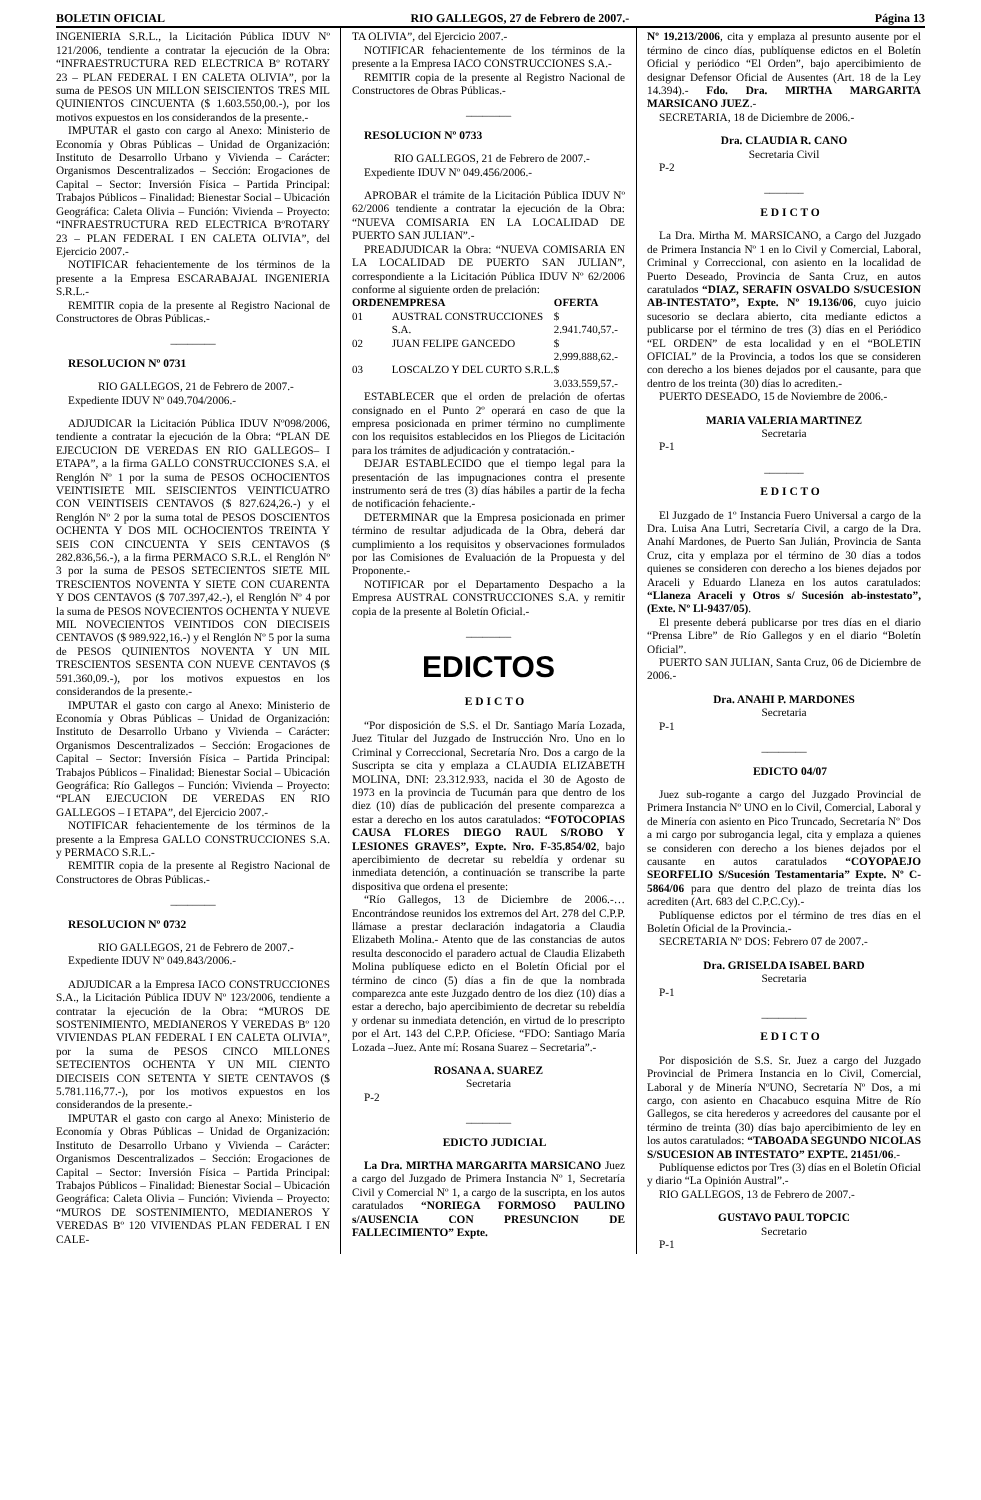BOLETIN OFICIAL RIO GALLEGOS, 27 de Febrero de 2007.- Página 13
INGENIERIA S.R.L., la Licitación Pública IDUV Nº 121/2006, tendiente a contratar la ejecución de la Obra: “INFRAESTRUCTURA RED ELECTRICA Bº ROTARY 23 – PLAN FEDERAL I EN CALETA OLIVIA”, por la suma de PESOS UN MILLON SEISCIENTOS TRES MIL QUINIENTOS CINCUENTA ($ 1.603.550,00.-), por los motivos expuestos en los considerandos de la presente.-
IMPUTAR el gasto con cargo al Anexo: Ministerio de Economía y Obras Públicas – Unidad de Organización: Instituto de Desarrollo Urbano y Vivienda – Carácter: Organismos Descentralizados – Sección: Erogaciones de Capital – Sector: Inversión Física – Partida Principal: Trabajos Públicos – Finalidad: Bienestar Social – Ubicación Geográfica: Caleta Olivia – Función: Vivienda – Proyecto: “INFRAESTRUCTURA RED ELECTRICA BºROTARY 23 – PLAN FEDERAL I EN CALETA OLIVIA”, del Ejercicio 2007.-
NOTIFICAR fehacientemente de los términos de la presente a la Empresa ESCARABAJAL INGENIERIA S.R.L.-
REMITIR copia de la presente al Registro Nacional de Constructores de Obras Públicas.-
________
RESOLUCION Nº 0731
RIO GALLEGOS, 21 de Febrero de 2007.-
Expediente IDUV Nº 049.704/2006.-
ADJUDICAR la Licitación Pública IDUV Nº098/2006, tendiente a contratar la ejecución de la Obra: “PLAN DE EJECUCION DE VEREDAS EN RIO GALLEGOS– I ETAPA”, a la firma GALLO CONSTRUCCIONES S.A. el Renglón Nº 1 por la suma de PESOS OCHOCIENTOS VEINTISIETE MIL SEISCIENTOS VEINTICUATRO CON VEINTISEIS CENTAVOS ($ 827.624,26.-) y el Renglón Nº 2 por la suma total de PESOS DOSCIENTOS OCHENTA Y DOS MIL OCHOCIENTOS TREINTA Y SEIS CON CINCUENTA Y SEIS CENTAVOS ($ 282.836,56.-), a la firma PERMACO S.R.L. el Renglón Nº 3 por la suma de PESOS SETECIENTOS SIETE MIL TRESCIENTOS NOVENTA Y SIETE CON CUARENTA Y DOS CENTAVOS ($ 707.397,42.-), el Renglón Nº 4 por la suma de PESOS NOVECIENTOS OCHENTA Y NUEVE MIL NOVECIENTOS VEINTIDOS CON DIECISEIS CENTAVOS ($ 989.922,16.-) y el Renglón Nº 5 por la suma de PESOS QUINIENTOS NOVENTA Y UN MIL TRESCIENTOS SESENTA CON NUEVE CENTAVOS ($ 591.360,09.-), por los motivos expuestos en los considerandos de la presente.-
IMPUTAR el gasto con cargo al Anexo: Ministerio de Economía y Obras Públicas – Unidad de Organización: Instituto de Desarrollo Urbano y Vivienda – Carácter: Organismos Descentralizados – Sección: Erogaciones de Capital – Sector: Inversión Física – Partida Principal: Trabajos Públicos – Finalidad: Bienestar Social – Ubicación Geográfica: Río Gallegos – Función: Vivienda – Proyecto: “PLAN EJECUCION DE VEREDAS EN RIO GALLEGOS – I ETAPA”, del Ejercicio 2007.-
NOTIFICAR fehacientemente de los términos de la presente a la Empresa GALLO CONSTRUCCIONES S.A. y PERMACO S.R.L.-
REMITIR copia de la presente al Registro Nacional de Constructores de Obras Públicas.-
________
RESOLUCION Nº 0732
RIO GALLEGOS, 21 de Febrero de 2007.-
Expediente IDUV Nº 049.843/2006.-
ADJUDICAR a la Empresa IACO CONSTRUCCIONES S.A., la Licitación Pública IDUV Nº 123/2006, tendiente a contratar la ejecución de la Obra: “MUROS DE SOSTENIMIENTO, MEDIANEROS Y VEREDAS Bº 120 VIVIENDAS PLAN FEDERAL I EN CALETA OLIVIA”, por la suma de PESOS CINCO MILLONES SETECIENTOS OCHENTA Y UN MIL CIENTO DIECISEIS CON SETENTA Y SIETE CENTAVOS ($ 5.781.116,77.-), por los motivos expuestos en los considerandos de la presente.-
IMPUTAR el gasto con cargo al Anexo: Ministerio de Economía y Obras Públicas – Unidad de Organización: Instituto de Desarrollo Urbano y Vivienda – Carácter: Organismos Descentralizados – Sección: Erogaciones de Capital – Sector: Inversión Física – Partida Principal: Trabajos Públicos – Finalidad: Bienestar Social – Ubicación Geográfica: Caleta Olivia – Función: Vivienda – Proyecto: “MUROS DE SOSTENIMIENTO, MEDIANEROS Y VEREDAS Bº 120 VIVIENDAS PLAN FEDERAL I EN CALE-
TA OLIVIA”, del Ejercicio 2007.-
NOTIFICAR fehacientemente de los términos de la presente a la Empresa IACO CONSTRUCCIONES S.A.-
REMITIR copia de la presente al Registro Nacional de Constructores de Obras Públicas.-
________
RESOLUCION Nº 0733
RIO GALLEGOS, 21 de Febrero de 2007.-
Expediente IDUV Nº 049.456/2006.-
APROBAR el trámite de la Licitación Pública IDUV Nº 62/2006 tendiente a contratar la ejecución de la Obra: “NUEVA COMISARIA EN LA LOCALIDAD DE PUERTO SAN JULIAN”.-
PREADJUDICAR la Obra: “NUEVA COMISARIA EN LA LOCALIDAD DE PUERTO SAN JULIAN”, correspondiente a la Licitación Pública IDUV Nº 62/2006 conforme al siguiente orden de prelación:
| ORDEN | EMPRESA | OFERTA |
| --- | --- | --- |
| 01 | AUSTRAL CONSTRUCCIONES S.A. | $ 2.941.740,57.- |
| 02 | JUAN FELIPE GANCEDO | $ 2.999.888,62.- |
| 03 | LOSCALZO Y DEL CURTO S.R.L. | $ 3.033.559,57.- |
ESTABLECER que el orden de prelación de ofertas consignado en el Punto 2º operará en caso de que la empresa posicionada en primer término no cumplimente con los requisitos establecidos en los Pliegos de Licitación para los trámites de adjudicación y contratación.-
DEJAR ESTABLECIDO que el tiempo legal para la presentación de las impugnaciones contra el presente instrumento será de tres (3) días hábiles a partir de la fecha de notificación fehaciente.-
DETERMINAR que la Empresa posicionada en primer término de resultar adjudicada de la Obra, deberá dar cumplimiento a los requisitos y observaciones formulados por las Comisiones de Evaluación de la Propuesta y del Proponente.-
NOTIFICAR por el Departamento Despacho a la Empresa AUSTRAL CONSTRUCCIONES S.A. y remitir copia de la presente al Boletín Oficial.-
________
EDICTOS
E D I C T O
“Por disposición de S.S. el Dr. Santiago María Lozada, Juez Titular del Juzgado de Instrucción Nro. Uno en lo Criminal y Correccional, Secretaría Nro. Dos a cargo de la Suscripta se cita y emplaza a CLAUDIA ELIZABETH MOLINA, DNI: 23.312.933, nacida el 30 de Agosto de 1973 en la provincia de Tucumán para que dentro de los diez (10) días de publicación del presente comparezca a estar a derecho en los autos caratulados: “FOTOCOPIAS CAUSA FLORES DIEGO RAUL S/ROBO Y LESIONES GRAVES”, Expte. Nro. F-35.854/02, bajo apercibimiento de decretar su rebeldía y ordenar su inmediata detención, a continuación se transcribe la parte dispositiva que ordena el presente:
“Río Gallegos, 13 de Diciembre de 2006.-… Encontrándose reunidos los extremos del Art. 278 del C.P.P. llámase a prestar declaración indagatoria a Claudia Elizabeth Molina.- Atento que de las constancias de autos resulta desconocido el paradero actual de Claudia Elizabeth Molina publíquese edicto en el Boletín Oficial por el término de cinco (5) días a fin de que la nombrada comparezca ante este Juzgado dentro de los diez (10) días a estar a derecho, bajo apercibimiento de decretar su rebeldía y ordenar su inmediata detención, en virtud de lo prescripto por el Art. 143 del C.P.P. Ofíciese. “FDO: Santiago María Lozada –Juez. Ante mí: Rosana Suarez – Secretaria”.-
ROSANA A. SUAREZ
Secretaria
P-2
________
EDICTO JUDICIAL
La Dra. MIRTHA MARGARITA MARSICANO Juez a cargo del Juzgado de Primera Instancia Nº 1, Secretaría Civil y Comercial Nº 1, a cargo de la suscripta, en los autos caratulados “NORIEGA FORMOSO PAULINO s/AUSENCIA CON PRESUNCION DE FALLECIMIENTO” Expte.
Nº 19.213/2006, cita y emplaza al presunto ausente por el término de cinco días, publíquense edictos en el Boletín Oficial y periódico “El Orden”, bajo apercibimiento de designar Defensor Oficial de Ausentes (Art. 18 de la Ley 14.394).- Fdo. Dra. MIRTHA MARGARITA MARSICANO JUEZ.-
SECRETARIA, 18 de Diciembre de 2006.-
Dra. CLAUDIA R. CANO
Secretaria Civil
P-2
_______
E D I C T O
La Dra. Mirtha M. MARSICANO, a Cargo del Juzgado de Primera Instancia Nº 1 en lo Civil y Comercial, Laboral, Criminal y Correccional, con asiento en la localidad de Puerto Deseado, Provincia de Santa Cruz, en autos caratulados “DIAZ, SERAFIN OSVALDO S/SUCESION AB-INTESTATO”, Expte. Nº 19.136/06, cuyo juicio sucesorio se declara abierto, cita mediante edictos a publicarse por el término de tres (3) días en el Periódico “EL ORDEN” de esta localidad y en el “BOLETIN OFICIAL” de la Provincia, a todos los que se consideren con derecho a los bienes dejados por el causante, para que dentro de los treinta (30) días lo acrediten.-
PUERTO DESEADO, 15 de Noviembre de 2006.-
MARIA VALERIA MARTINEZ
Secretaria
P-1
_______
E D I C T O
El Juzgado de 1º Instancia Fuero Universal a cargo de la Dra. Luisa Ana Lutri, Secretaría Civil, a cargo de la Dra. Anahí Mardones, de Puerto San Julián, Provincia de Santa Cruz, cita y emplaza por el término de 30 días a todos quienes se consideren con derecho a los bienes dejados por Araceli y Eduardo Llaneza en los autos caratulados: “Llaneza Araceli y Otros s/ Sucesión ab-instestato”, (Exte. Nº Ll-9437/05).
El presente deberá publicarse por tres días en el diario “Prensa Libre” de Río Gallegos y en el diario “Boletín Oficial”.
PUERTO SAN JULIAN, Santa Cruz, 06 de Diciembre de 2006.-
Dra. ANAHI P. MARDONES
Secretaria
P-1
________
EDICTO 04/07
Juez sub-rogante a cargo del Juzgado Provincial de Primera Instancia Nº UNO en lo Civil, Comercial, Laboral y de Minería con asiento en Pico Truncado, Secretaría Nº Dos a mi cargo por subrogancia legal, cita y emplaza a quienes se consideren con derecho a los bienes dejados por el causante en autos caratulados “COYOPAEJO SEORFELIO S/Sucesión Testamentaria” Expte. Nº C-5864/06 para que dentro del plazo de treinta días los acrediten (Art. 683 del C.P.C.Cy).-
Publíquense edictos por el término de tres días en el Boletín Oficial de la Provincia.-
SECRETARIA Nº DOS: Febrero 07 de 2007.-
Dra. GRISELDA ISABEL BARD
Secretaria
P-1
________
E D I C T O
Por disposición de S.S. Sr. Juez a cargo del Juzgado Provincial de Primera Instancia en lo Civil, Comercial, Laboral y de Minería NºUNO, Secretaría Nº Dos, a mi cargo, con asiento en Chacabuco esquina Mitre de Río Gallegos, se cita herederos y acreedores del causante por el término de treinta (30) días bajo apercibimiento de ley en los autos caratulados: “TABOADA SEGUNDO NICOLAS S/SUCESION AB INTESTATO” EXPTE. 21451/06.-
Publíquense edictos por Tres (3) días en el Boletín Oficial y diario “La Opinión Austral”.-
RIO GALLEGOS, 13 de Febrero de 2007.-
GUSTAVO PAUL TOPCIC
Secretario
P-1